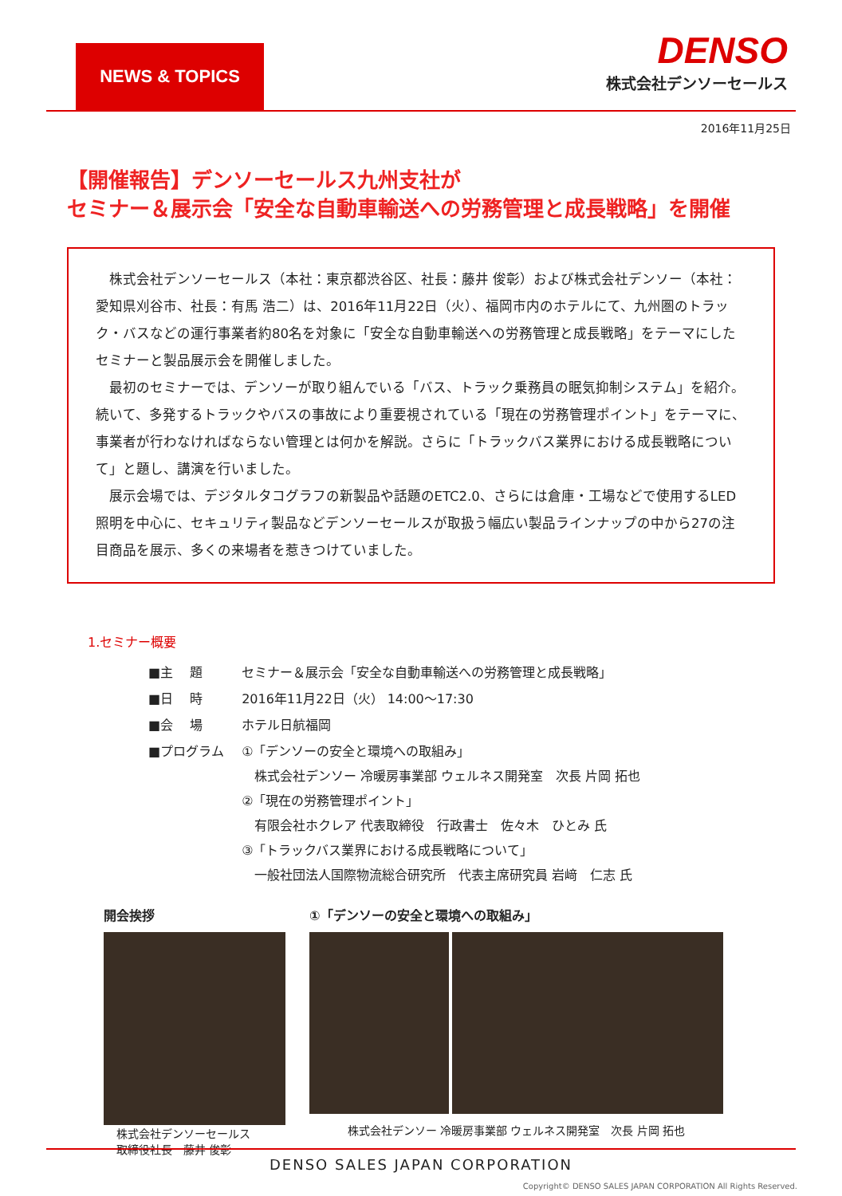NEWS & TOPICS
DENSO
株式会社デンソーセールス
2016年11月25日
【開催報告】デンソーセールス九州支社が
セミナー＆展示会「安全な自動車輸送への労務管理と成長戦略」を開催
株式会社デンソーセールス（本社：東京都渋谷区、社長：藤井 俊彰）および株式会社デンソー（本社：愛知県刈谷市、社長：有馬 浩二）は、2016年11月22日（火）、福岡市内のホテルにて、九州圏のトラック・バスなどの運行事業者約80名を対象に「安全な自動車輸送への労務管理と成長戦略」をテーマにしたセミナーと製品展示会を開催しました。
最初のセミナーでは、デンソーが取り組んでいる「バス、トラック乗務員の眠気抑制システム」を紹介。続いて、多発するトラックやバスの事故により重要視されている「現在の労務管理ポイント」をテーマに、事業者が行わなければならない管理とは何かを解説。さらに「トラックバス業界における成長戦略について」と題し、講演を行いました。
展示会場では、デジタルタコグラフの新製品や話題のETC2.0、さらには倉庫・工場などで使用するLED照明を中心に、セキュリティ製品などデンソーセールスが取扱う幅広い製品ラインナップの中から27の注目商品を展示、多くの来場者を惹きつけていました。
1.セミナー概要
| ■主 題 | セミナー＆展示会「安全な自動車輸送への労務管理と成長戦略」 |
| ■日 時 | 2016年11月22日（火） 14:00～17:30 |
| ■会 場 | ホテル日航福岡 |
| ■プログラム | ①「デンソーの安全と環境への取組み」 株式会社デンソー 冷暖房事業部 ウェルネス開発室 次長 片岡 拓也 ②「現在の労務管理ポイント」 有限会社ホクレア 代表取締役 行政書士 佐々木 ひとみ 氏 ③「トラックバス業界における成長戦略について」 一般社団法人国際物流総合研究所 代表主席研究員 岩﨑 仁志 氏 |
開会挨拶
株式会社デンソーセールス
取締役社長　藤井 俊彰
①「デンソーの安全と環境への取組み」
株式会社デンソー 冷暖房事業部 ウェルネス開発室　次長 片岡 拓也
DENSO SALES JAPAN CORPORATION
Copyright© DENSO SALES JAPAN CORPORATION All Rights Reserved.